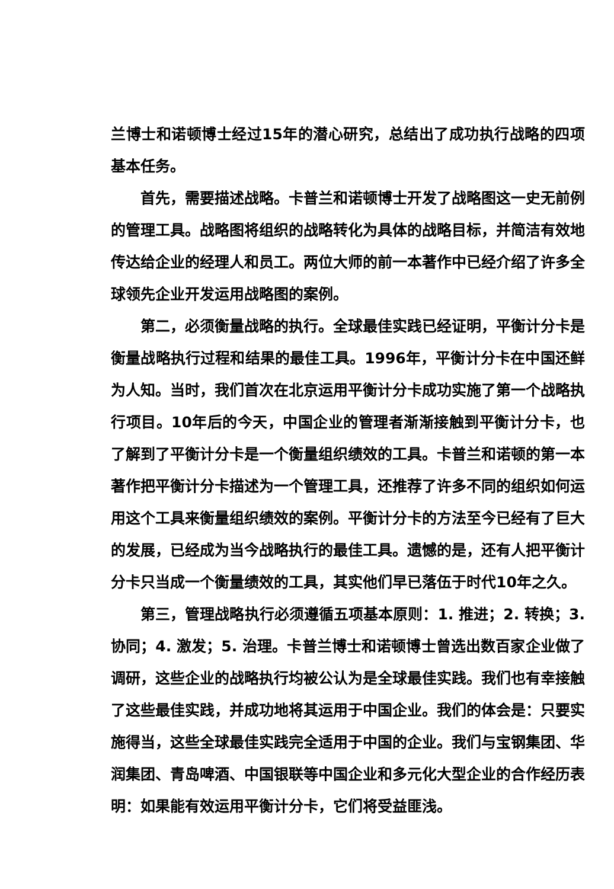兰博士和诺顿博士经过15年的潜心研究，总结出了成功执行战略的四项基本任务。
首先，需要描述战略。卡普兰和诺顿博士开发了战略图这一史无前例的管理工具。战略图将组织的战略转化为具体的战略目标，并简洁有效地传达给企业的经理人和员工。两位大师的前一本著作中已经介绍了许多全球领先企业开发运用战略图的案例。
第二，必须衡量战略的执行。全球最佳实践已经证明，平衡计分卡是衡量战略执行过程和结果的最佳工具。1996年，平衡计分卡在中国还鲜为人知。当时，我们首次在北京运用平衡计分卡成功实施了第一个战略执行项目。10年后的今天，中国企业的管理者渐渐接触到平衡计分卡，也了解到了平衡计分卡是一个衡量组织绩效的工具。卡普兰和诺顿的第一本著作把平衡计分卡描述为一个管理工具，还推荐了许多不同的组织如何运用这个工具来衡量组织绩效的案例。平衡计分卡的方法至今已经有了巨大的发展，已经成为当今战略执行的最佳工具。遗憾的是，还有人把平衡计分卡只当成一个衡量绩效的工具，其实他们早已落伍于时代10年之久。
第三，管理战略执行必须遵循五项基本原则：1. 推进；2. 转换；3. 协同；4. 激发；5. 治理。卡普兰博士和诺顿博士曾选出数百家企业做了调研，这些企业的战略执行均被公认为是全球最佳实践。我们也有幸接触了这些最佳实践，并成功地将其运用于中国企业。我们的体会是：只要实施得当，这些全球最佳实践完全适用于中国的企业。我们与宝钢集团、华润集团、青岛啤酒、中国银联等中国企业和多元化大型企业的合作经历表明：如果能有效运用平衡计分卡，它们将受益匪浅。